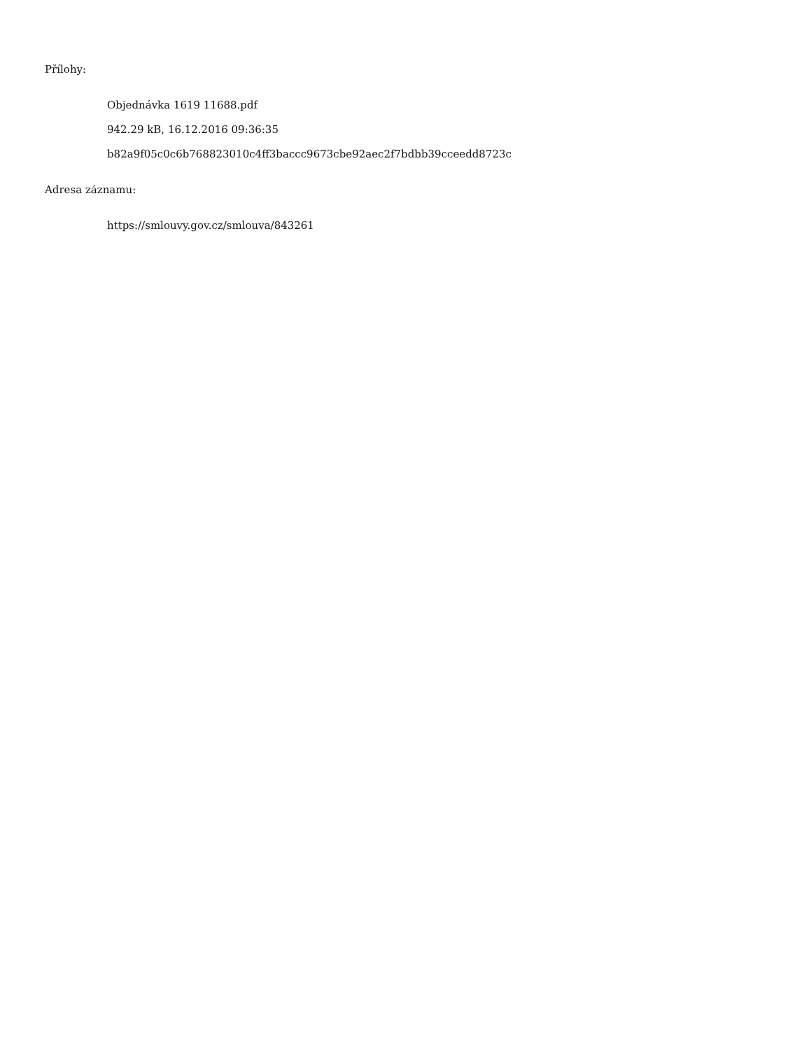Přílohy:
Objednávka 1619 11688.pdf
942.29 kB, 16.12.2016 09:36:35
b82a9f05c0c6b768823010c4ff3baccc9673cbe92aec2f7bdbb39cceedd8723c
Adresa záznamu:
https://smlouvy.gov.cz/smlouva/843261